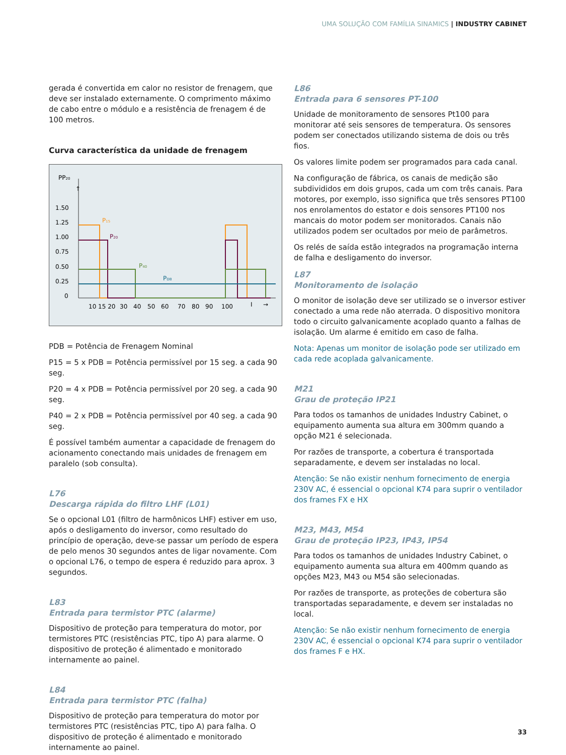UMA SOLUÇÃO COM FAMÍLIA SINAMICS | INDUSTRY CABINET
gerada é convertida em calor no resistor de frenagem, que deve ser instalado externamente. O comprimento máximo de cabo entre o módulo e a resistência de frenagem é de 100 metros.
Curva característica da unidade de frenagem
PP20
↑
1.50
1.25
1.00
0.75
0.50
0.25
0
10 15 20
30
40
50
60
70
80
90
100
I
→
P15
P20
P40
PDB
PDB = Potência de Frenagem Nominal
P15 = 5 x PDB = Potência permissível por 15 seg. a cada 90 seg.
P20 = 4 x PDB = Potência permissível por 20 seg. a cada 90 seg.
P40 = 2 x PDB = Potência permissível por 40 seg. a cada 90 seg.
É possível também aumentar a capacidade de frenagem do acionamento conectando mais unidades de frenagem em paralelo (sob consulta).
L76
Descarga rápida do filtro LHF (L01)
Se o opcional L01 (filtro de harmônicos LHF) estiver em uso, após o desligamento do inversor, como resultado do princípio de operação, deve-se passar um período de espera de pelo menos 30 segundos antes de ligar novamente. Com o opcional L76, o tempo de espera é reduzido para aprox. 3 segundos.
L83
Entrada para termistor PTC (alarme)
Dispositivo de proteção para temperatura do motor, por termistores PTC (resistências PTC, tipo A) para alarme. O dispositivo de proteção é alimentado e monitorado internamente ao painel.
L84
Entrada para termistor PTC (falha)
Dispositivo de proteção para temperatura do motor por termistores PTC (resistências PTC, tipo A) para falha. O dispositivo de proteção é alimentado e monitorado internamente ao painel.
L86
Entrada para 6 sensores PT-100
Unidade de monitoramento de sensores Pt100 para monitorar até seis sensores de temperatura. Os sensores podem ser conectados utilizando sistema de dois ou três fios.
Os valores limite podem ser programados para cada canal.
Na configuração de fábrica, os canais de medição são subdivididos em dois grupos, cada um com três canais. Para motores, por exemplo, isso significa que três sensores PT100 nos enrolamentos do estator e dois sensores PT100 nos mancais do motor podem ser monitorados. Canais não utilizados podem ser ocultados por meio de parâmetros.
Os relés de saída estão integrados na programação interna de falha e desligamento do inversor.
L87
Monitoramento de isolação
O monitor de isolação deve ser utilizado se o inversor estiver conectado a uma rede não aterrada. O dispositivo monitora todo o circuito galvanicamente acoplado quanto a falhas de isolação. Um alarme é emitido em caso de falha.
Nota: Apenas um monitor de isolação pode ser utilizado em cada rede acoplada galvanicamente.
M21
Grau de proteção IP21
Para todos os tamanhos de unidades Industry Cabinet, o equipamento aumenta sua altura em 300mm quando a opção M21 é selecionada.
Por razões de transporte, a cobertura é transportada separadamente, e devem ser instaladas no local.
Atenção: Se não existir nenhum fornecimento de energia 230V AC, é essencial o opcional K74 para suprir o ventilador dos frames FX e HX
M23, M43, M54
Grau de proteção IP23, IP43, IP54
Para todos os tamanhos de unidades Industry Cabinet, o equipamento aumenta sua altura em 400mm quando as opções M23, M43 ou M54 são selecionadas.
Por razões de transporte, as proteções de cobertura são transportadas separadamente, e devem ser instaladas no local.
Atenção: Se não existir nenhum fornecimento de energia 230V AC, é essencial o opcional K74 para suprir o ventilador dos frames F e HX.
33